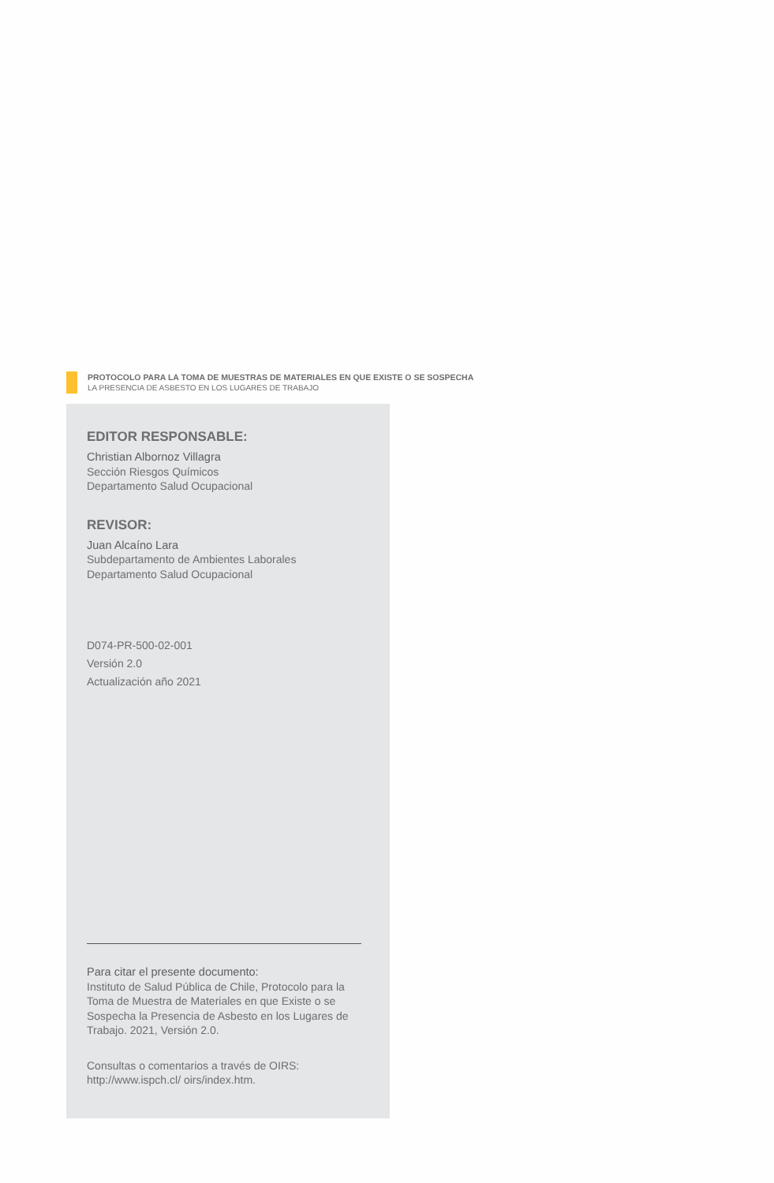PROTOCOLO PARA LA TOMA DE MUESTRAS DE MATERIALES EN QUE EXISTE O SE SOSPECHA
LA PRESENCIA DE ASBESTO EN LOS LUGARES DE TRABAJO
EDITOR RESPONSABLE:
Christian Albornoz Villagra
Sección Riesgos Químicos
Departamento Salud Ocupacional
REVISOR:
Juan Alcaíno Lara
Subdepartamento de Ambientes Laborales
Departamento Salud Ocupacional
D074-PR-500-02-001
Versión 2.0
Actualización año 2021
Para citar el presente documento:
Instituto de Salud Pública de Chile, Protocolo para la Toma de Muestra de Materiales en que Existe o se Sospecha la Presencia de Asbesto en los Lugares de Trabajo. 2021, Versión 2.0.
Consultas o comentarios a través de OIRS: http://www.ispch.cl/ oirs/index.htm.